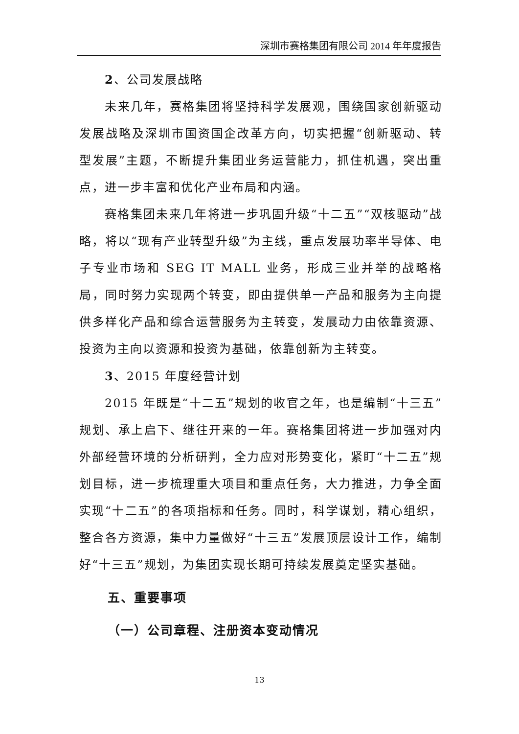深圳市赛格集团有限公司 2014 年年度报告
2、公司发展战略
未来几年，赛格集团将坚持科学发展观，围绕国家创新驱动发展战略及深圳市国资国企改革方向，切实把握“创新驱动、转型发展”主题，不断提升集团业务运营能力，抓住机遇，突出重点，进一步丰富和优化产业布局和内涵。
赛格集团未来几年将进一步巩固升级“十二五”“双核驱动”战略，将以“现有产业转型升级”为主线，重点发展功率半导体、电子专业市场和 SEG IT MALL 业务，形成三业并举的战略格局，同时努力实现两个转变，即由提供单一产品和服务为主向提供多样化产品和综合运营服务为主转变，发展动力由依靠资源、投资为主向以资源和投资为基础，依靠创新为主转变。
3、2015 年度经营计划
2015 年既是“十二五”规划的收官之年，也是编制“十三五”规划、承上启下、继往开来的一年。赛格集团将进一步加强对内外部经营环境的分析研判，全力应对形势变化，紧盯“十二五”规划目标，进一步梳理重大项目和重点任务，大力推进，力争全面实现“十二五”的各项指标和任务。同时，科学谋划，精心组织，整合各方资源，集中力量做好“十三五”发展顶层设计工作，编制好“十三五”规划，为集团实现长期可持续发展奠定坚实基础。
五、重要事项
（一）公司章程、注册资本变动情况
13